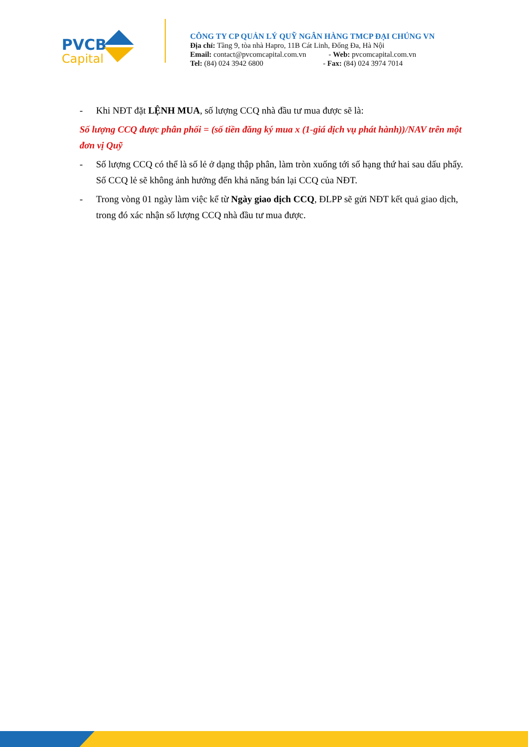PVCB
Capital
CÔNG TY CP QUẢN LÝ QUỸ NGÂN HÀNG TMCP ĐẠI CHÚNG VN
Địa chỉ: Tầng 9, tòa nhà Hapro, 11B Cát Linh, Đống Đa, Hà Nội
Email: contact@pvcomcapital.com.vn - Web: pvcomcapital.com.vn
Tel: (84) 024 3942 6800 - Fax: (84) 024 3974 7014
- Khi NĐT đặt LỆNH MUA, số lượng CCQ nhà đầu tư mua được sẽ là:
Số lượng CCQ được phân phối = (số tiền đăng ký mua x (1-giá dịch vụ phát hành))/NAV trên một đơn vị Quỹ
- Số lượng CCQ có thể là số lẻ ở dạng thập phân, làm tròn xuống tới số hạng thứ hai sau dấu phẩy. Số CCQ lẻ sẽ không ảnh hưởng đến khả năng bán lại CCQ của NĐT.
- Trong vòng 01 ngày làm việc kể từ Ngày giao dịch CCQ, ĐLPP sẽ gửi NĐT kết quả giao dịch, trong đó xác nhận số lượng CCQ nhà đầu tư mua được.